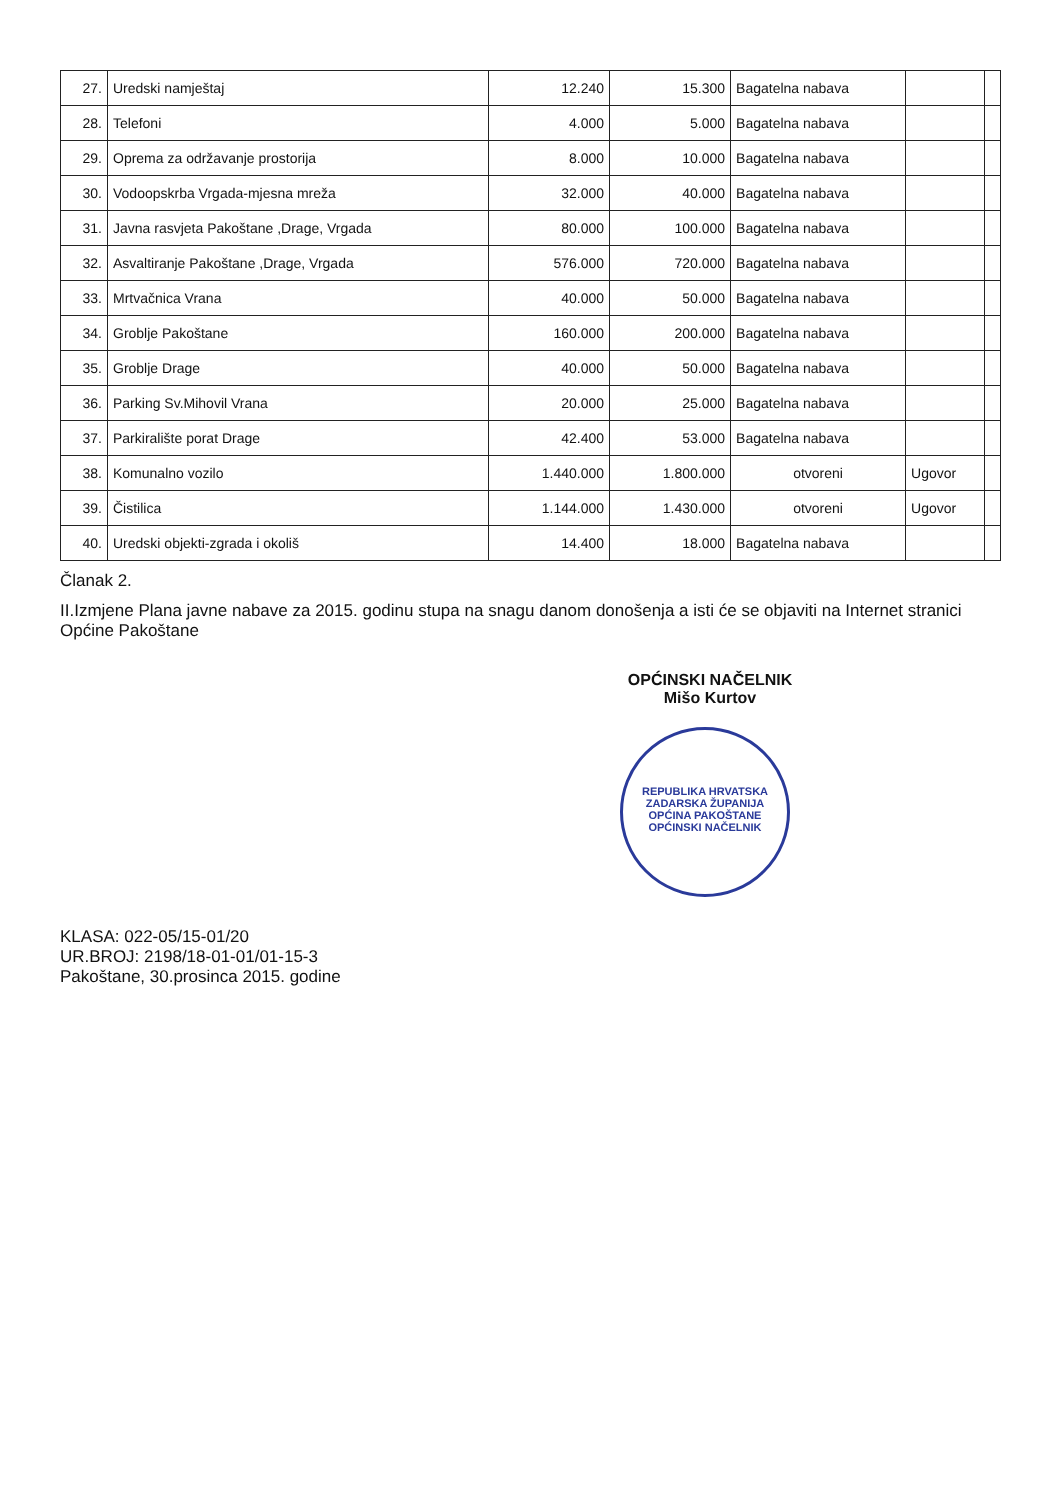| 27. | Uredski namještaj | 12.240 | 15.300 | Bagatelna nabava | | |
| 28. | Telefoni | 4.000 | 5.000 | Bagatelna nabava | | |
| 29. | Oprema za održavanje prostorija | 8.000 | 10.000 | Bagatelna nabava | | |
| 30. | Vodoopskrba Vrgada-mjesna mreža | 32.000 | 40.000 | Bagatelna nabava | | |
| 31. | Javna rasvjeta Pakoštane ,Drage, Vrgada | 80.000 | 100.000 | Bagatelna nabava | | |
| 32. | Asvaltiranje Pakoštane ,Drage, Vrgada | 576.000 | 720.000 | Bagatelna nabava | | |
| 33. | Mrtvačnica Vrana | 40.000 | 50.000 | Bagatelna nabava | | |
| 34. | Groblje Pakoštane | 160.000 | 200.000 | Bagatelna nabava | | |
| 35. | Groblje Drage | 40.000 | 50.000 | Bagatelna nabava | | |
| 36. | Parking Sv.Mihovil Vrana | 20.000 | 25.000 | Bagatelna nabava | | |
| 37. | Parkiralište porat Drage | 42.400 | 53.000 | Bagatelna nabava | | |
| 38. | Komunalno vozilo | 1.440.000 | 1.800.000 | otvoreni | Ugovor | |
| 39. | Čistilica | 1.144.000 | 1.430.000 | otvoreni | Ugovor | |
| 40. | Uredski objekti-zgrada i okoliš | 14.400 | 18.000 | Bagatelna nabava | | |
Članak 2.
II.Izmjene Plana javne nabave za 2015. godinu stupa na snagu danom donošenja a isti će se objaviti na Internet stranici Općine Pakoštane
OPĆINSKI NAČELNIK
Mišo Kurtov
REPUBLIKA HRVATSKA
ZADARSKA ŽUPANIJA
OPĆINA PAKOŠTANE
OPĆINSKI NAČELNIK
KLASA: 022-05/15-01/20
UR.BROJ: 2198/18-01-01/01-15-3
Pakoštane, 30.prosinca 2015. godine